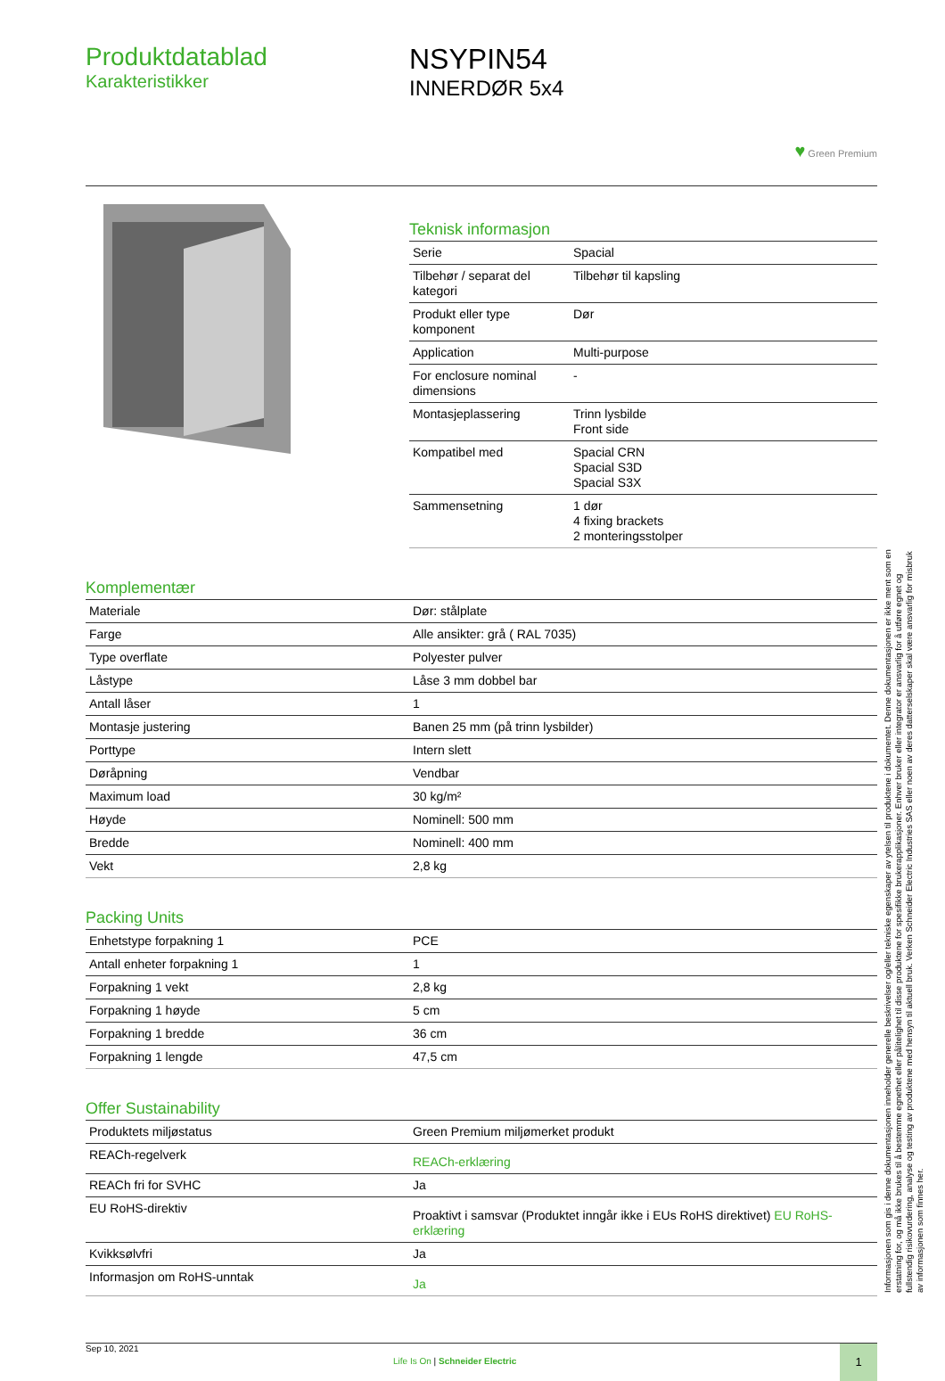Produktdatablad
Karakteristikker
NSYPIN54
INNERDØR 5x4
♥ Green Premium
Teknisk informasjon
| Serie | Spacial |
| Tilbehør / separat del kategori | Tilbehør til kapsling |
| Produkt eller type komponent | Dør |
| Application | Multi-purpose |
| For enclosure nominal dimensions | - |
| Montasjeplassering | Trinn lysbilde Front side |
| Kompatibel med | Spacial CRN Spacial S3D Spacial S3X |
| Sammensetning | 1 dør 4 fixing brackets 2 monteringsstolper |
Komplementær
| Materiale | Dør: stålplate |
| Farge | Alle ansikter: grå ( RAL 7035) |
| Type overflate | Polyester pulver |
| Låstype | Låse 3 mm dobbel bar |
| Antall låser | 1 |
| Montasje justering | Banen 25 mm (på trinn lysbilder) |
| Porttype | Intern slett |
| Døråpning | Vendbar |
| Maximum load | 30 kg/m² |
| Høyde | Nominell: 500 mm |
| Bredde | Nominell: 400 mm |
| Vekt | 2,8 kg |
Packing Units
| Enhetstype forpakning 1 | PCE |
| Antall enheter forpakning 1 | 1 |
| Forpakning 1 vekt | 2,8 kg |
| Forpakning 1 høyde | 5 cm |
| Forpakning 1 bredde | 36 cm |
| Forpakning 1 lengde | 47,5 cm |
Offer Sustainability
| Produktets miljøstatus | Green Premium miljømerket produkt |
| REACh-regelverk | REACh-erklæring |
| REACh fri for SVHC | Ja |
| EU RoHS-direktiv | Proaktivt i samsvar (Produktet inngår ikke i EUs RoHS direktivet) EU RoHS-erklæring |
| Kvikksølvfri | Ja |
| Informasjon om RoHS-unntak | Ja |
Sep 10, 2021
Life Is On | Schneider Electric
1
Informasjonen som gis i denne dokumentasjonen inneholder generelle beskrivelser og/eller tekniske egenskaper av ytelsen til produktene i dokumentet. Denne dokumentasjonen er ikke ment som en erstatning for, og må ikke brukes til å bestemme egnethet eller pålitelighet til disse produktene for spesifikke brukerapplikasjoner. Enhver bruker eller integrator er ansvarlig for å utføre egnet og fullstendig risikovurdering, analyse og testing av produktene med hensyn til aktuell bruk. Verken Schneider Electric Industries SAS eller noen av deres datterselskaper skal være ansvarlig for misbruk av informasjonen som finnes her.